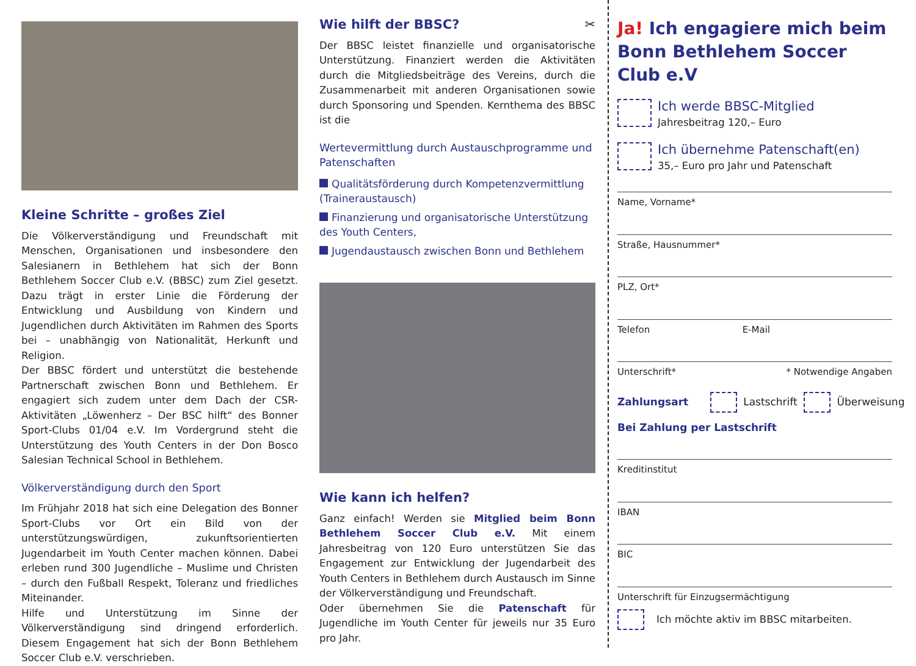Kleine Schritte – großes Ziel
Die Völkerverständigung und Freundschaft mit Menschen, Organisationen und insbesondere den Salesianern in Bethlehem hat sich der Bonn Bethlehem Soccer Club e.V. (BBSC) zum Ziel gesetzt. Dazu trägt in erster Linie die Förderung der Entwicklung und Ausbildung von Kindern und Jugendlichen durch Aktivitäten im Rahmen des Sports bei – unabhängig von Nationalität, Herkunft und Religion.
Der BBSC fördert und unterstützt die bestehende Partnerschaft zwischen Bonn und Bethlehem. Er engagiert sich zudem unter dem Dach der CSR-Aktivitäten „Löwenherz – Der BSC hilft“ des Bonner Sport-Clubs 01/04 e.V. Im Vordergrund steht die Unterstützung des Youth Centers in der Don Bosco Salesian Technical School in Bethlehem.
Völkerverständigung durch den Sport
Im Frühjahr 2018 hat sich eine Delegation des Bonner Sport-Clubs vor Ort ein Bild von der unterstützungswürdigen, zukunftsorientierten Jugendarbeit im Youth Center machen können. Dabei erleben rund 300 Jugendliche – Muslime und Christen – durch den Fußball Respekt, Toleranz und friedliches Miteinander.
Hilfe und Unterstützung im Sinne der Völkerverständigung sind dringend erforderlich. Diesem Engagement hat sich der Bonn Bethlehem Soccer Club e.V. verschrieben.
Wie hilft der BBSC? ✂
Der BBSC leistet finanzielle und organisatorische Unterstützung. Finanziert werden die Aktivitäten durch die Mitgliedsbeiträge des Vereins, durch die Zusammenarbeit mit anderen Organisationen sowie durch Sponsoring und Spenden. Kernthema des BBSC ist die
Wertevermittlung durch Austauschprogramme und Patenschaften
Qualitätsförderung durch Kompetenzvermittlung (Traineraustausch)
Finanzierung und organisatorische Unterstützung des Youth Centers,
Jugendaustausch zwischen Bonn und Bethlehem
Wie kann ich helfen?
Ganz einfach! Werden sie Mitglied beim Bonn Bethlehem Soccer Club e.V. Mit einem Jahresbeitrag von 120 Euro unterstützen Sie das Engagement zur Entwicklung der Jugendarbeit des Youth Centers in Bethlehem durch Austausch im Sinne der Völkerverständigung und Freundschaft.
Oder übernehmen Sie die Patenschaft für Jugendliche im Youth Center für jeweils nur 35 Euro pro Jahr.
Ja! Ich engagiere mich beim Bonn Bethlehem Soccer Club e.V
Ich werde BBSC-Mitglied
Jahresbeitrag 120,– Euro
Ich übernehme Patenschaft(en)
35,– Euro pro Jahr und Patenschaft
Name, Vorname*
Straße, Hausnummer*
PLZ, Ort*
Telefon E-Mail
Unterschrift* * Notwendige Angaben
Zahlungsart
Lastschrift
Überweisung
Bei Zahlung per Lastschrift
Kreditinstitut
IBAN
BIC
Unterschrift für Einzugsermächtigung
Ich möchte aktiv im BBSC mitarbeiten.